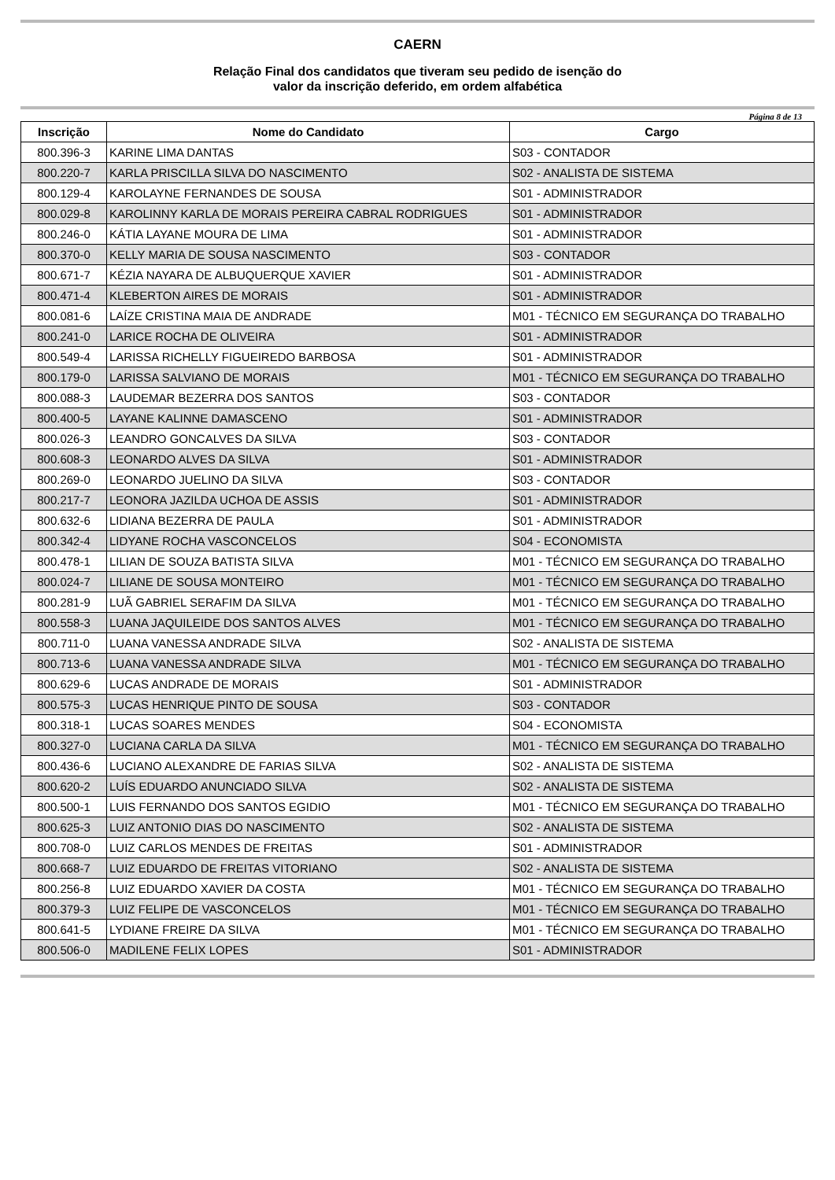CAERN
Relação Final dos candidatos que tiveram seu pedido de isenção do
valor da inscrição deferido, em ordem alfabética
Página 8 de 13
| Inscrição | Nome do Candidato | Cargo |
| --- | --- | --- |
| 800.396-3 | KARINE LIMA DANTAS | S03 - CONTADOR |
| 800.220-7 | KARLA PRISCILLA SILVA DO NASCIMENTO | S02 - ANALISTA DE SISTEMA |
| 800.129-4 | KAROLAYNE FERNANDES DE SOUSA | S01 - ADMINISTRADOR |
| 800.029-8 | KAROLINNY KARLA DE MORAIS PEREIRA CABRAL RODRIGUES | S01 - ADMINISTRADOR |
| 800.246-0 | KÁTIA LAYANE MOURA DE LIMA | S01 - ADMINISTRADOR |
| 800.370-0 | KELLY MARIA DE SOUSA NASCIMENTO | S03 - CONTADOR |
| 800.671-7 | KÉZIA NAYARA DE ALBUQUERQUE XAVIER | S01 - ADMINISTRADOR |
| 800.471-4 | KLEBERTON AIRES DE MORAIS | S01 - ADMINISTRADOR |
| 800.081-6 | LAÍZE CRISTINA MAIA DE ANDRADE | M01 - TÉCNICO EM SEGURANÇA DO TRABALHO |
| 800.241-0 | LARICE ROCHA DE OLIVEIRA | S01 - ADMINISTRADOR |
| 800.549-4 | LARISSA RICHELLY FIGUEIREDO BARBOSA | S01 - ADMINISTRADOR |
| 800.179-0 | LARISSA SALVIANO DE MORAIS | M01 - TÉCNICO EM SEGURANÇA DO TRABALHO |
| 800.088-3 | LAUDEMAR BEZERRA DOS SANTOS | S03 - CONTADOR |
| 800.400-5 | LAYANE KALINNE DAMASCENO | S01 - ADMINISTRADOR |
| 800.026-3 | LEANDRO GONCALVES DA SILVA | S03 - CONTADOR |
| 800.608-3 | LEONARDO ALVES DA SILVA | S01 - ADMINISTRADOR |
| 800.269-0 | LEONARDO JUELINO DA SILVA | S03 - CONTADOR |
| 800.217-7 | LEONORA JAZILDA UCHOA DE ASSIS | S01 - ADMINISTRADOR |
| 800.632-6 | LIDIANA BEZERRA DE PAULA | S01 - ADMINISTRADOR |
| 800.342-4 | LIDYANE ROCHA VASCONCELOS | S04 - ECONOMISTA |
| 800.478-1 | LILIAN DE SOUZA BATISTA SILVA | M01 - TÉCNICO EM SEGURANÇA DO TRABALHO |
| 800.024-7 | LILIANE DE SOUSA MONTEIRO | M01 - TÉCNICO EM SEGURANÇA DO TRABALHO |
| 800.281-9 | LUÃ GABRIEL SERAFIM DA SILVA | M01 - TÉCNICO EM SEGURANÇA DO TRABALHO |
| 800.558-3 | LUANA JAQUILEIDE DOS SANTOS ALVES | M01 - TÉCNICO EM SEGURANÇA DO TRABALHO |
| 800.711-0 | LUANA VANESSA ANDRADE SILVA | S02 - ANALISTA DE SISTEMA |
| 800.713-6 | LUANA VANESSA ANDRADE SILVA | M01 - TÉCNICO EM SEGURANÇA DO TRABALHO |
| 800.629-6 | LUCAS ANDRADE DE MORAIS | S01 - ADMINISTRADOR |
| 800.575-3 | LUCAS HENRIQUE PINTO DE SOUSA | S03 - CONTADOR |
| 800.318-1 | LUCAS SOARES MENDES | S04 - ECONOMISTA |
| 800.327-0 | LUCIANA CARLA DA SILVA | M01 - TÉCNICO EM SEGURANÇA DO TRABALHO |
| 800.436-6 | LUCIANO ALEXANDRE DE FARIAS SILVA | S02 - ANALISTA DE SISTEMA |
| 800.620-2 | LUÍS EDUARDO ANUNCIADO SILVA | S02 - ANALISTA DE SISTEMA |
| 800.500-1 | LUIS FERNANDO DOS SANTOS EGIDIO | M01 - TÉCNICO EM SEGURANÇA DO TRABALHO |
| 800.625-3 | LUIZ ANTONIO DIAS DO NASCIMENTO | S02 - ANALISTA DE SISTEMA |
| 800.708-0 | LUIZ CARLOS MENDES DE FREITAS | S01 - ADMINISTRADOR |
| 800.668-7 | LUIZ EDUARDO DE FREITAS VITORIANO | S02 - ANALISTA DE SISTEMA |
| 800.256-8 | LUIZ EDUARDO XAVIER DA COSTA | M01 - TÉCNICO EM SEGURANÇA DO TRABALHO |
| 800.379-3 | LUIZ FELIPE DE VASCONCELOS | M01 - TÉCNICO EM SEGURANÇA DO TRABALHO |
| 800.641-5 | LYDIANE FREIRE DA SILVA | M01 - TÉCNICO EM SEGURANÇA DO TRABALHO |
| 800.506-0 | MADILENE FELIX LOPES | S01 - ADMINISTRADOR |